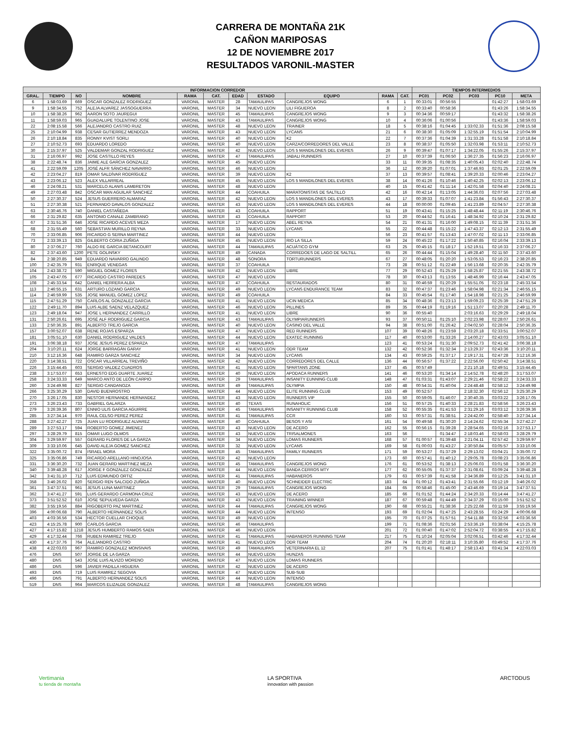CARRERA DE MONTAÑA 21K
CAÑON MARIPOSAS
12 DE NOVIEMBRE 2017
RESULTADOS VARONIL-MASTER
| INFORMACION CORREDOR | | | | | | | | | | | TIEMPOS INTERMEDIOS | | | | |
| --- | --- | --- | --- | --- | --- | --- | --- | --- | --- | --- | --- | --- | --- | --- | --- |
| GRAL. | TIEMPO | NO | NOMBRE | RAMA | CAT. | EDAD | ESTADO | EQUIPO | RAMA | CAT. | PC01 | PC02 | PC03 | PC10 | META |
| 6 | 1:58:03.69 | 669 | OSCAR GONZALEZ RODRIGUEZ | VARONIL | MASTER | 28 | TAMAULIPAS | CANGREJOS WONG | 6 | 1 | 00:33:01 | 00:56:55 | | 01:42:27 | 1:58:03.69 |
| 9 | 1:58:34.55 | 752 | ALEJA ALVAREZ JASSOGUERRA | VARONIL | MASTER | 34 | NUEVO LEON | LILI FIGUEROA | 8 | 2 | 00:33:40 | 00:58:36 | | 01:43:26 | 1:58:34.55 |
| 10 | 1:58:38.26 | 962 | AARON SOTO JAUREGUI | VARONIL | MASTER | 45 | TAMAULIPAS | CANGREJOS WONG | 9 | 3 | 00:34:36 | 00:59:17 | | 01:43:32 | 1:58:38.26 |
| 11 | 1:58:59.03 | 965 | GUADALUPE TOLENTINO JOSE | VARONIL | MASTER | 43 | TAMAULIPAS | CANGREJOS WONG | 10 | 4 | 00:36:06 | 01:00:56 | | 01:43:36 | 1:58:59.03 |
| 22 | 2:08:15.58 | 566 | ALEJANDRO CASTRO RUIZ | VARONIL | MASTER | 48 | NUEVO LEON | TRAINER | 18 | 5 | 00:38:16 | 01:04:45 | 1:33:02.33 | 01:51:36 | 2:08:15.58 |
| 25 | 2:10:04.99 | 938 | CESAR GUTIERREZ MENDOZA | VARONIL | MASTER | 43 | NUEVO LEON | LYCANS | 21 | 6 | 00:38:30 | 01:05:09 | 1:32:55.19 | 01:51:54 | 2:10:04.99 |
| 26 | 2:10:18.84 | 835 | RONNY KVIST SORLI | VARONIL | MASTER | 40 | NUEVO LEON | K2 | 22 | 7 | 00:37:36 | 01:04:39 | 1:31:33.28 | 01:51:58 | 2:10:18.84 |
| 27 | 2:10:52.73 | 693 | EDUARDO LOREDO | VARONIL | MASTER | 40 | NUEVO LEON | CARZA/CORREDORES DEL VALLE | 23 | 8 | 00:38:37 | 01:05:50 | 1:32:03.98 | 01:53:11 | 2:10:52.73 |
| 30 | 2:15:37.97 | 525 | VALDEMAR GONZAL RODRIGUEZ | VARONIL | MASTER | 42 | NUEVO LEON | LOS 5 MANDILONES DEL EVERES | 26 | 9 | 00:39:47 | 01:07:17 | 1:34:22.05 | 01:55:26 | 2:15:37.97 |
| 31 | 2:16:06.97 | 992 | JOSE CASTILLO REYES | VARONIL | MASTER | 47 | TAMAULIPAS | JABALI RUNNERS | 27 | 10 | 00:37:39 | 01:06:50 | 1:36:27.35 | 01:56:23 | 2:16:06.97 |
| 38 | 2:22:48.74 | 836 | JAIME ALE GARCIA GONZALEZ | VARONIL | MASTER | 45 | NUEVO LEON | | 33 | 11 | 00:39:35 | 01:08:35 | 1:40:05.43 | 02:02:40 | 2:22:48.74 |
| 41 | 2:22:59.09 | 1205 | JOSÉ ALFR SÁNCHEZ NAVARRO | VARONIL | MASTER | 46 | NUEVO LEON | | 36 | 12 | 00:39:20 | 01:07:01 | 1:37:46.93 | 02:01:25 | 2:22:59.09 |
| 42 | 2:23:04.27 | 819 | OMAR SALDÍVAR RODRÍGUEZ | VARONIL | MASTER | 39 | NUEVO LEON | K2 | 37 | 13 | 00:39:57 | 01:08:41 | 1:39:20.33 | 02:00:46 | 2:23:04.27 |
| 43 | 2:23:06.12 | 523 | ALEX VILLARREAL | VARONIL | MASTER | 45 | NUEVO LEON | LOS 5 MANDILONES DEL EVERES | 38 | 14 | 00:41:26 | 01:10:46 | 1:40:42.25 | 02:02:13 | 2:23:06.12 |
| 46 | 2:24:08.21 | 531 | MARCELO ALANIS LAMBRETON | VARONIL | MASTER | 48 | NUEVO LEON | | 40 | 15 | 00:41:42 | 01:11:14 | 1:42:01.58 | 02:04:40 | 2:24:08.21 |
| 49 | 2:27:03.48 | 842 | OSCAR MAN AGUILAR SANCHEZ | VARONIL | MASTER | 44 | COAHUILA | MARATONISTAS DE SALTILLO | 42 | 16 | 00:42:14 | 01:13:05 | 1:44:36.03 | 02:07:56 | 2:27:03.48 |
| 50 | 2:27:30.37 | 524 | JESUS GUERRERO ALMARAZ | VARONIL | MASTER | 42 | NUEVO LEON | LOS 5 MANDILONES DEL EVERES | 43 | 17 | 00:39:33 | 01:07:07 | 1:41:23.84 | 01:56:43 | 2:27:30.37 |
| 51 | 2:27:30.38 | 521 | FERNANDO DAVALOS GONZALEZ | VARONIL | MASTER | 43 | NUEVO LEON | LOS 5 MANDILONES DEL EVERES | 44 | 18 | 00:00:00 | 01:09:45 | 1:41:23.89 | 02:04:57 | 2:27:30.38 |
| 63 | 2:30:46.76 | 740 | DANIEL CASTAÑEDA | VARONIL | MASTER | 43 | COAHUILA | RAPPORT | 51 | 19 | 00:43:41 | 01:15:25 | 1:48:48.44 | 02:11:19 | 2:30:46.76 |
| 66 | 2:31:29.82 | 635 | ANTONIO CANALE ZAMBRANO | VARONIL | MASTER | 43 | COAHUILA | RAPPORT | 53 | 20 | 00:44:52 | 01:16:41 | 1:48:34.92 | 02:10:24 | 2:31:29.82 |
| 67 | 2:31:51.36 | 646 | JOSE RICARDO ACEVES MEZA | VARONIL | MASTER | 17 | NUEVO LEON | ABEL REYNA | 54 | 21 | 00:41:31 | 01:16:00 | 1:49:08.15 | 02:11:39 | 2:31:51.36 |
| 68 | 2:31:55.49 | 560 | SEBASTIAN MURILLO REYNA | VARONIL | MASTER | 33 | NUEVO LEON | LYCANS | 55 | 22 | 00:44:48 | 01:15:22 | 1:47:43.37 | 02:12:13 | 2:31:55.49 |
| 70 | 2:33:06.85 | 906 | RICARDO G SERNA MARTINEZ | VARONIL | MASTER | 44 | NUEVO LEON | | 56 | 23 | 00:41:57 | 01:13:43 | 1:47:07.02 | 02:11:13 | 2:33:06.85 |
| 73 | 2:33:39.13 | 825 | GILBERTO CORIA ZUÑIGA | VARONIL | MASTER | 45 | NUEVO LEON | RIO LA SILLA | 59 | 24 | 00:45:22 | 01:17:22 | 1:50:40.85 | 02:16:04 | 2:33:39.13 |
| 80 | 2:37:06.27 | 760 | ALDO RE GARCIA BETANCOURT | VARONIL | MASTER | 44 | TAMAULIPAS | ACUÁTICO GYM | 63 | 25 | 00:45:15 | 01:18:17 | 1:52:19.51 | 02:16:33 | 2:37:06.27 |
| 82 | 2:37:43.60 | 1200 | PETE GOLINSKY | VARONIL | MASTER | 49 | CANADA | CORREDOES DE LAGO DE SALTILL | 65 | 26 | 00:44:44 | 01:15:04 | 1:49:28.40 | 02:11:50 | 2:37:43.60 |
| 84 | 2:38:20.85 | 949 | EDUARDO NAVARRO GALINDO | VARONIL | MASTER | 48 | SONORA | TORTURUNNERS | 67 | 27 | 00:48:05 | 01:20:20 | 1:53:05.53 | 02:16:23 | 2:38:20.85 |
| 100 | 2:42:35.79 | 931 | ENRIQUE VENEGAS | VARONIL | MASTER | 37 | COAHUILA | | 73 | 28 | 00:51:12 | 01:22:49 | 1:56:13.68 | 02:20:35 | 2:42:35.79 |
| 104 | 2:43:38.72 | 590 | MIGUEL GOMEZ FLORES | VARONIL | MASTER | 42 | NUEVO LEON | LIBRE | 77 | 29 | 00:52:43 | 01:25:29 | 1:58:25.87 | 02:21:55 | 2:43:38.72 |
| 105 | 2:43:47.05 | 677 | RICARDO CASTRO PAREDES | VARONIL | MASTER | 47 | NUEVO LEON | | 78 | 30 | 00:43:13 | 01:13:55 | 1:48:46.99 | 02:16:44 | 2:43:47.05 |
| 108 | 2:45:33.54 | 642 | DANIEL HERRERA ALBA | VARONIL | MASTER | 47 | COAHUILA | RESTAURADOS | 80 | 31 | 00:46:59 | 01:20:29 | 1:55:51.05 | 02:23:18 | 2:45:33.54 |
| 113 | 2:46:55.15 | 631 | ARTURO LOZANO GARCIA | VARONIL | MASTER | 49 | NUEVO LEON | LYCANS ENDURANCE TEAM | 83 | 32 | 00:47:37 | 01:23:46 | 1:58:04.98 | 02:21:34 | 2:46:55.15 |
| 114 | 2:46:59.99 | 535 | JOSE MANUEL GOMEZ LOPEZ | VARONIL | MASTER | 49 | COAHUILA | | 84 | 33 | 00:45:54 | 01:17:40 | 1:54:18.98 | 02:21:25 | 2:46:59.99 |
| 115 | 2:47:51.29 | 750 | CARLOS AL GONZALEZ GARCIA | VARONIL | MASTER | 41 | NUEVO LEON | UCIN MEDICA | 85 | 34 | 00:48:36 | 01:23:13 | 1:59:09.23 | 02:25:39 | 2:47:51.29 |
| 122 | 2:49:11.70 | 894 | LUIS ALBE SAENZ VELAZQUEZ | VARONIL | MASTER | 46 | NUEVO LEON | PILLINES | 89 | 35 | 00:44:19 | 01:19:16 | 1:51:13.07 | 02:20:28 | 2:49:11.70 |
| 123 | 2:49:18.04 | 947 | JOSE L HERNANDEZ CARRILLO | VARONIL | MASTER | 41 | NUEVO LEON | LIBRE | 90 | 36 | 00:55:40 | | 2:03:16.63 | 02:29:29 | 2:49:18.04 |
| 131 | 2:50:26.61 | 695 | JOSÉ ALF RODRIGUEZ GARCIA | VARONIL | MASTER | 43 | TAMAULIPAS | OLYMPIARUNNERS | 93 | 37 | 00:50:11 | 01:25:10 | 2:02:23.98 | 02:28:07 | 2:50:26.61 |
| 133 | 2:50:36.35 | 891 | ALBERTO TREJO GARCIA | VARONIL | MASTER | 40 | NUEVO LEON | CASINO DEL VALLE | 94 | 38 | 00:51:00 | 01:26:42 | 2:04:02.50 | 02:28:04 | 2:50:36.35 |
| 157 | 3:00:52.07 | 638 | RENE ROJAS ESPARZA | VARONIL | MASTER | 47 | NUEVO LEON | RED RUNNERS | 107 | 39 | 00:48:26 | 01:23:59 | 2:03:20.18 | 02:33:51 | 3:00:52.07 |
| 181 | 3:05:51.10 | 630 | DANIEL RODRIGUEZ VALDES | VARONIL | MASTER | 44 | NUEVO LEON | EXATEC RUNNING | 117 | 40 | 00:53:00 | 01:33:26 | 2:14:00.27 | 02:43:03 | 3:05:51.10 |
| 191 | 3:06:38.18 | 937 | JOSE JESUS PEREZ ESPARZA | VARONIL | MASTER | 47 | TAMAULIPAS | | 123 | 41 | 00:53:24 | 01:31:30 | 2:09:52.73 | 02:41:42 | 3:06:38.18 |
| 204 | 3:10:20.11 | 624 | JORGE BARRAGÁN GARAY | VARONIL | MASTER | 41 | NUEVO LEON | ODR TEAM | 132 | 42 | 00:52:36 | 01:32:34 | 2:13:29.37 | 02:43:36 | 3:10:20.11 |
| 210 | 3:12:16.36 | 648 | RAMIRO GARZA SANCHEZ | VARONIL | MASTER | 34 | NUEVO LEON | LYCANS | 134 | 43 | 00:59:25 | 01:37:17 | 2:19:17.31 | 02:47:28 | 3:12:16.36 |
| 220 | 3:14:38.51 | 722 | OSCAR VILLARREAL TREVIÑO | VARONIL | MASTER | 42 | NUEVO LEON | CORREDORES DEL CALLE | 136 | 44 | 00:56:57 | 01:37:22 | 2:22:56.00 | 02:50:42 | 3:14:38.51 |
| 226 | 3:15:44.45 | 603 | SERGIO VALDEZ CUADROS | VARONIL | MASTER | 41 | NUEVO LEON | SPARTANS ZONE | 137 | 45 | 00:57:49 | | 2:21:10.18 | 02:49:51 | 3:15:44.45 |
| 238 | 3:17:53.07 | 653 | ERNESTO EDG DUARTE JUAREZ | VARONIL | MASTER | 40 | NUEVO LEON | APODACA RUNNERS | 141 | 46 | 00:53:20 | 01:34:14 | 2:14:52.78 | 02:48:20 | 3:17:53.07 |
| 258 | 3:24:33.33 | 649 | MARCO ANTO DE LEÓN CARPIO | VARONIL | MASTER | 29 | TAMAULIPAS | INSANITY EUNNING CLUB | 148 | 47 | 01:03:31 | 01:43:07 | 2:29:21.46 | 02:58:22 | 3:24:33.33 |
| 260 | 3:24:49.98 | 827 | SERGIO CANDANOZA | VARONIL | MASTER | 49 | TAMAULIPAS | OLYMPIA | 150 | 48 | 00:54:31 | 01:40:04 | 2:24:48.48 | 02:58:12 | 3:24:49.98 |
| 266 | 3:25:30.29 | 530 | DAVID BUENROSTRO | VARONIL | MASTER | 44 | NUEVO LEON | ELITE RUNNING CLUB | 153 | 49 | 00:52:57 | | 2:18:32.30 | 02:56:12 | 3:25:30.29 |
| 270 | 3:26:17.05 | 830 | NESTOR HERNANDE HERNANDEZ | VARONIL | MASTER | 43 | NUEVO LEON | RUNNERS VIP | 155 | 50 | 00:59:05 | 01:46:07 | 2:30:40.35 | 03:03:22 | 3:26:17.05 |
| 273 | 3:26:23.43 | 733 | GABRIEL GALARZA | VARONIL | MASTER | 40 | TEXAS | RUNAHOLIC | 156 | 51 | 00:57:25 | 01:40:33 | 2:28:21.83 | 02:58:56 | 3:26:23.43 |
| 279 | 3:26:39.36 | 807 | ENNIO ULIS GARCIA AGUIRRE | VARONIL | MASTER | 45 | TAMAULIPAS | INSANITY RUNNING CLUB | 158 | 52 | 00:55:35 | 01:41:53 | 2:31:29.16 | 03:03:12 | 3:26:39.36 |
| 285 | 3:27:34.14 | 970 | RAUL CELSO PEREZ PEREZ | VARONIL | MASTER | 41 | TAMAULIPAS | CCR | 160 | 53 | 00:57:31 | 01:38:51 | 2:24:42.00 | 02:58:40 | 3:27:34.14 |
| 288 | 3:27:42.27 | 725 | JUAN LU RODRIGUEZ ALVAREZ | VARONIL | MASTER | 40 | COAHUILA | BESOS Y ASI | 161 | 54 | 00:49:58 | 01:30:20 | 2:14:24.62 | 02:55:34 | 3:27:42.27 |
| 289 | 3:27:53.17 | 594 | ROBERTO GOMEZ JIMENEZ | VARONIL | MASTER | 43 | NUEVO LEON | DE ACERO | 162 | 55 | 00:56:15 | 01:39:28 | 2:28:54.65 | 03:02:16 | 3:27:53.17 |
| 297 | 3:28:29.79 | 815 | OMAR LUGO OLMOS | VARONIL | MASTER | 43 | NUEVO LEON | TRISALMONES | 163 | 56 | | 01:34:47 | 2:18:03.46 | 02:58:03 | 3:28:29.79 |
| 304 | 3:29:59.97 | 557 | GERARD FLORES DE LA GARZA | VARONIL | MASTER | 34 | NUEVO LEON | LOMAS RUNNERS | 168 | 57 | 01:00:57 | 01:39:48 | 2:21:04.11 | 02:57:42 | 3:29:59.97 |
| 309 | 3:33:10.06 | 645 | DAVID ALEJA GOMEZ SANCHEZ | VARONIL | MASTER | 32 | NUEVO LEON | LYCANS | 169 | 58 | 01:00:03 | 01:43:27 | 2:30:50.84 | 03:05:57 | 3:33:10.06 |
| 322 | 3:35:00.72 | 874 | ISRAEL MORA | VARONIL | MASTER | 45 | TAMAULIPAS | FAMILY RUNNERS | 171 | 59 | 00:53:27 | 01:37:29 | 2:29:13.02 | 03:04:21 | 3:35:00.72 |
| 325 | 3:35:06.86 | 749 | RICARDO ARELLANO HINOJOSA | VARONIL | MASTER | 42 | NUEVO LEON | | 173 | 60 | 00:57:41 | 01:40:12 | 2:29:05.78 | 03:08:23 | 3:35:06.86 |
| 331 | 3:36:30.20 | 732 | JUAN GERARD MARTINEZ MEZA | VARONIL | MASTER | 45 | TAMAULIPAS | CANGREJOS WONG | 176 | 61 | 00:53:52 | 01:38:13 | 2:25:06.03 | 03:01:58 | 3:36:30.20 |
| 340 | 3:39:48.28 | 617 | JORGE F GONZALEZ GONZALEZ | VARONIL | MASTER | 44 | NUEVO LEON | BANDA CERROS MTY | 177 | 62 | 00:55:05 | 01:37:37 | 2:31:08.61 | 03:09:24 | 3:39:48.28 |
| 342 | 3:41:31.10 | 712 | LUIS EDMUNDO ORTIZ | VARONIL | MASTER | 41 | TAMAULIPAS | HABANEROS | 179 | 63 | 00:57:39 | 01:41:58 | 2:34:36.89 | 03:12:25 | 3:41:31.10 |
| 358 | 3:46:26.02 | 820 | SERGIO REN SALCIDO ZUÑIGA | VARONIL | MASTER | 40 | NUEVO LEON | SCHNEIDER ELECTRIC | 183 | 64 | 01:00:12 | 01:43:41 | 2:31:55.66 | 03:12:19 | 3:46:26.02 |
| 361 | 3:47:37.51 | 961 | JESUS LUNA MARTINEZ | VARONIL | MASTER | 29 | TAMAULIPAS | CANGREJOS WONG | 184 | 65 | 00:58:46 | 01:45:00 | 2:43:46.69 | 03:19:14 | 3:47:37.51 |
| 362 | 3:47:41.27 | 591 | LUIS GERARDO CARMONA CRUZ | VARONIL | MASTER | 43 | NUEVO LEON | DE ACERO | 185 | 66 | 01:01:52 | 01:44:24 | 2:34:20.33 | 03:14:44 | 3:47:41.27 |
| 373 | 3:51:52.52 | 610 | JOSE SEPULVEDA GARZA | VARONIL | MASTER | 43 | NUEVO LEON | TRAINING WINNER | 187 | 67 | 00:59:48 | 01:44:49 | 2:34:37.29 | 03:15:00 | 3:51:52.52 |
| 382 | 3:55:19.56 | 884 | RIGOBERTO PAZ MARTINEZ | VARONIL | MASTER | 44 | TAMAULIPAS | CANGREJOS WONG | 190 | 68 | 00:55:21 | 01:38:36 | 2:25:22.68 | 03:11:59 | 3:55:19.56 |
| 396 | 4:00:06.68 | 790 | ALBERTO HERNANDEZ SOLIS | VARONIL | MASTER | 44 | NUEVO LEON | INTENSO | 193 | 69 | 01:02:04 | 01:47:25 | 2:43:28.55 | 03:24:29 | 4:00:06.68 |
| 403 | 4:03:36.56 | 534 | HECTOR CUELLAR CHOQUE | VARONIL | MASTER | 49 | NUEVO LEON | | 195 | 70 | 01:07:25 | 01:57:51 | 2:54:11.88 | 03:32:56 | 4:03:36.56 |
| 423 | 4:15:25.78 | 900 | CARLOS GARCIA | VARONIL | MASTER | 46 | TAMAULIPAS | | 199 | 71 | 01:08:36 | 02:01:56 | 2:53:36.19 | 03:38:04 | 4:15:25.78 |
| 427 | 4:17:15.82 | 1218 | JESUS HUMBERTO RAMOS SAEN | VARONIL | MASTER | 46 | NUEVO LEON | | 201 | 72 | 01:00:40 | 01:47:02 | 2:52:04.72 | 03:38:55 | 4:17:15.82 |
| 429 | 4:17:32.44 | 766 | RUBEN RAMIREZ TREJO | VARONIL | MASTER | 41 | TAMAULIPAS | HABANEROS RUNNING TEAM | 217 | 75 | 01:10:24 | 02:05:04 | 3:02:06.51 | 03:42:46 | 4:17:32.44 |
| 430 | 4:17:37.76 | 764 | ALEJANDRO CASTRO | VARONIL | MASTER | 41 | NUEVO LEON | ODR TEAM | 204 | 74 | 01:20:20 | 02:18:11 | 3:10:35.80 | 03:49:52 | 4:17:37.76 |
| 438 | 4:22:03.03 | 967 | RAMIRO GONZALEZ MONSIVAIS | VARONIL | MASTER | 49 | TAMAULIPAS | VETERINARIA EL 12 | 207 | 75 | 01:01:41 | 01:48:17 | 2:58:13.43 | 03:41:34 | 4:22:03.03 |
| 476 | DNS | 507 | JORGE DE LA GARZA | VARONIL | MASTER | 44 | NUEVO LEON | HUNZAS | | | | | | | |
| 480 | DNS | 543 | JOSE LUIS ALVIZO MORENO | VARONIL | MASTER | 47 | NUEVO LEON | LOMAS RUNNERS | | | | | | | |
| 486 | DNS | 596 | JAVIER PADILLA HIGUERA | VARONIL | MASTER | 42 | NUEVO LEON | DE ACERO | | | | | | | |
| 493 | DNS | 719 | LUIS RAMIREZ SEGOVIA | VARONIL | MASTER | 47 | NUEVO LEON | SUB-SUB | | | | | | | |
| 496 | DNS | 791 | ALBERTO HERNANDEZ SOLIS | VARONIL | MASTER | 44 | NUEVO LEON | INTENSO | | | | | | | |
| 519 | DNS | 964 | MARCOS ELIZALDE GONZALEZ | VARONIL | MASTER | 48 | TAMAULIPAS | CANGREJOS WONG | | | | | | | |
Vertimania
tu tienda de montaña LA SPORTIVA
innovation with passion ARCTODUS